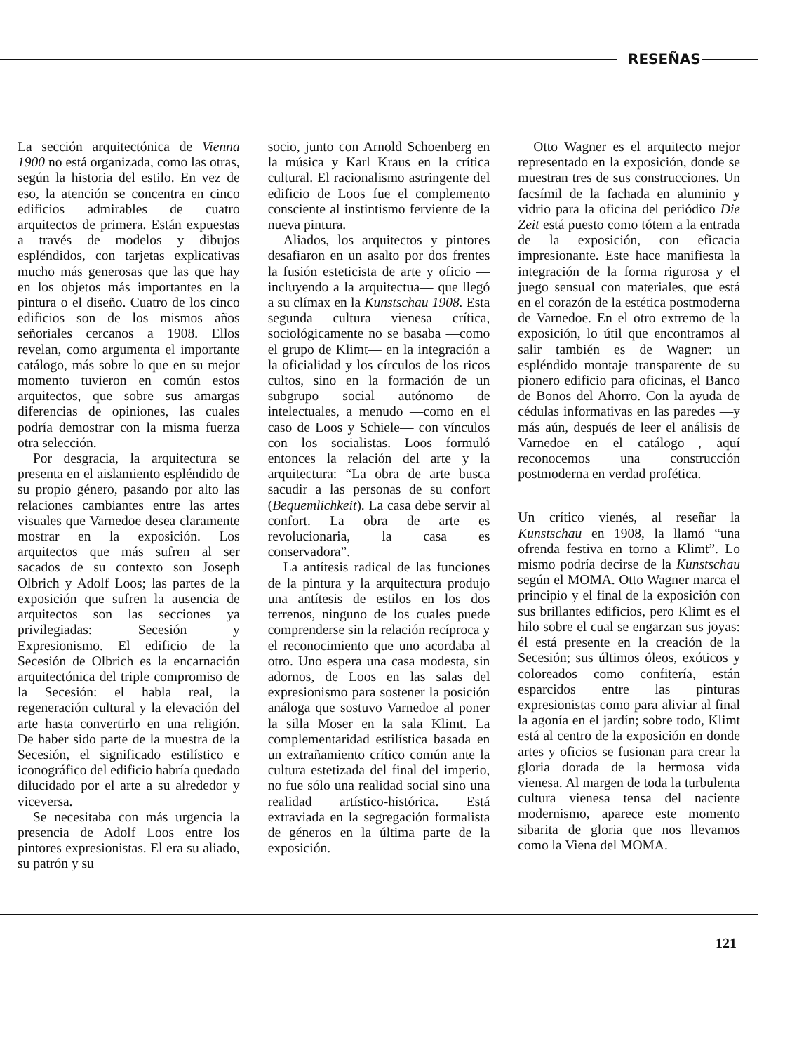RESEÑAS
La sección arquitectónica de Vienna 1900 no está organizada, como las otras, según la historia del estilo. En vez de eso, la atención se concentra en cinco edificios admirables de cuatro arquitectos de primera. Están expuestas a través de modelos y dibujos espléndidos, con tarjetas explicativas mucho más generosas que las que hay en los objetos más importantes en la pintura o el diseño. Cuatro de los cinco edificios son de los mismos años señoriales cercanos a 1908. Ellos revelan, como argumenta el importante catálogo, más sobre lo que en su mejor momento tuvieron en común estos arquitectos, que sobre sus amargas diferencias de opiniones, las cuales podría demostrar con la misma fuerza otra selección.
Por desgracia, la arquitectura se presenta en el aislamiento espléndido de su propio género, pasando por alto las relaciones cambiantes entre las artes visuales que Varnedoe desea claramente mostrar en la exposición. Los arquitectos que más sufren al ser sacados de su contexto son Joseph Olbrich y Adolf Loos; las partes de la exposición que sufren la ausencia de arquitectos son las secciones ya privilegiadas: Secesión y Expresionismo. El edificio de la Secesión de Olbrich es la encarnación arquitectónica del triple compromiso de la Secesión: el habla real, la regeneración cultural y la elevación del arte hasta convertirlo en una religión. De haber sido parte de la muestra de la Secesión, el significado estilístico e iconográfico del edificio habría quedado dilucidado por el arte a su alrededor y viceversa.
Se necesitaba con más urgencia la presencia de Adolf Loos entre los pintores expresionistas. El era su aliado, su patrón y su
socio, junto con Arnold Schoenberg en la música y Karl Kraus en la crítica cultural. El racionalismo astringente del edificio de Loos fue el complemento consciente al instintismo ferviente de la nueva pintura.
Aliados, los arquitectos y pintores desafiaron en un asalto por dos frentes la fusión esteticista de arte y oficio —incluyendo a la arquitectua— que llegó a su clímax en la Kunstschau 1908. Esta segunda cultura vienesa crítica, sociológicamente no se basaba —como el grupo de Klimt— en la integración a la oficialidad y los círculos de los ricos cultos, sino en la formación de un subgrupo social autónomo de intelectuales, a menudo —como en el caso de Loos y Schiele— con vínculos con los socialistas. Loos formuló entonces la relación del arte y la arquitectura: “La obra de arte busca sacudir a las personas de su confort (Bequemlichkeit). La casa debe servir al confort. La obra de arte es revolucionaria, la casa es conservadora”.
La antítesis radical de las funciones de la pintura y la arquitectura produjo una antítesis de estilos en los dos terrenos, ninguno de los cuales puede comprenderse sin la relación recíproca y el reconocimiento que uno acordaba al otro. Uno espera una casa modesta, sin adornos, de Loos en las salas del expresionismo para sostener la posición análoga que sostuvo Varnedoe al poner la silla Moser en la sala Klimt. La complementaridad estilística basada en un extrañamiento crítico común ante la cultura estetizada del final del imperio, no fue sólo una realidad social sino una realidad artístico-histórica. Está extraviada en la segregación formalista de géneros en la última parte de la exposición.
Otto Wagner es el arquitecto mejor representado en la exposición, donde se muestran tres de sus construcciones. Un facsímil de la fachada en aluminio y vidrio para la oficina del periódico Die Zeit está puesto como tótem a la entrada de la exposición, con eficacia impresionante. Este hace manifiesta la integración de la forma rigurosa y el juego sensual con materiales, que está en el corazón de la estética postmoderna de Varnedoe. En el otro extremo de la exposición, lo útil que encontramos al salir también es de Wagner: un espléndido montaje transparente de su pionero edificio para oficinas, el Banco de Bonos del Ahorro. Con la ayuda de cédulas informativas en las paredes —y más aún, después de leer el análisis de Varnedoe en el catálogo—, aquí reconocemos una construcción postmoderna en verdad profética.
Un crítico vienés, al reseñar la Kunstschau en 1908, la llamó “una ofrenda festiva en torno a Klimt”. Lo mismo podría decirse de la Kunstschau según el MOMA. Otto Wagner marca el principio y el final de la exposición con sus brillantes edificios, pero Klimt es el hilo sobre el cual se engarzan sus joyas: él está presente en la creación de la Secesión; sus últimos óleos, exóticos y coloreados como confitería, están esparcidos entre las pinturas expresionistas como para aliviar al final la agonía en el jardín; sobre todo, Klimt está al centro de la exposición en donde artes y oficios se fusionan para crear la gloria dorada de la hermosa vida vienesa. Al margen de toda la turbulenta cultura vienesa tensa del naciente modernismo, aparece este momento sibarita de gloria que nos llevamos como la Viena del MOMA.
121